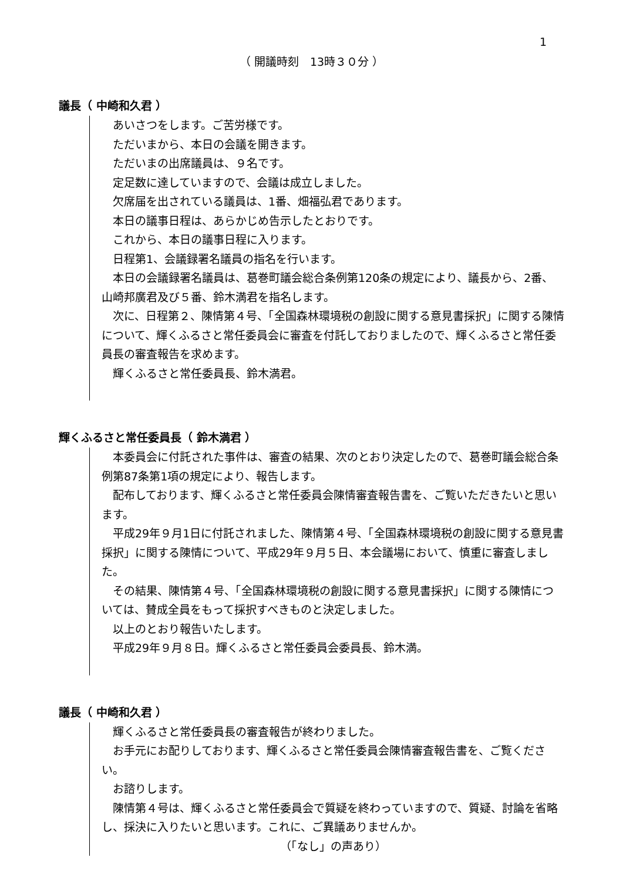1
（ 開議時刻　13時３０分 ）
議長（ 中崎和久君 ）
あいさつをします。ご苦労様です。
ただいまから、本日の会議を開きます。
ただいまの出席議員は、９名です。
定足数に達していますので、会議は成立しました。
欠席届を出されている議員は、1番、畑福弘君であります。
本日の議事日程は、あらかじめ告示したとおりです。
これから、本日の議事日程に入ります。
日程第1、会議録署名議員の指名を行います。
本日の会議録署名議員は、葛巻町議会総合条例第120条の規定により、議長から、2番、山崎邦廣君及び５番、鈴木満君を指名します。
次に、日程第２、陳情第４号、「全国森林環境税の創設に関する意見書採択」に関する陳情について、輝くふるさと常任委員会に審査を付託しておりましたので、輝くふるさと常任委員長の審査報告を求めます。
輝くふるさと常任委員長、鈴木満君。
輝くふるさと常任委員長（ 鈴木満君 ）
本委員会に付託された事件は、審査の結果、次のとおり決定したので、葛巻町議会総合条例第87条第1項の規定により、報告します。
配布しております、輝くふるさと常任委員会陳情審査報告書を、ご覧いただきたいと思います。
平成29年９月1日に付託されました、陳情第４号、「全国森林環境税の創設に関する意見書採択」に関する陳情について、平成29年９月５日、本会議場において、慎重に審査しました。
その結果、陳情第４号、「全国森林環境税の創設に関する意見書採択」に関する陳情については、賛成全員をもって採択すべきものと決定しました。
以上のとおり報告いたします。
平成29年９月８日。輝くふるさと常任委員会委員長、鈴木満。
議長（ 中崎和久君 ）
輝くふるさと常任委員長の審査報告が終わりました。
お手元にお配りしております、輝くふるさと常任委員会陳情審査報告書を、ご覧ください。
お諮りします。
陳情第４号は、輝くふるさと常任委員会で質疑を終わっていますので、質疑、討論を省略し、採決に入りたいと思います。これに、ご異議ありませんか。
（「なし」の声あり）